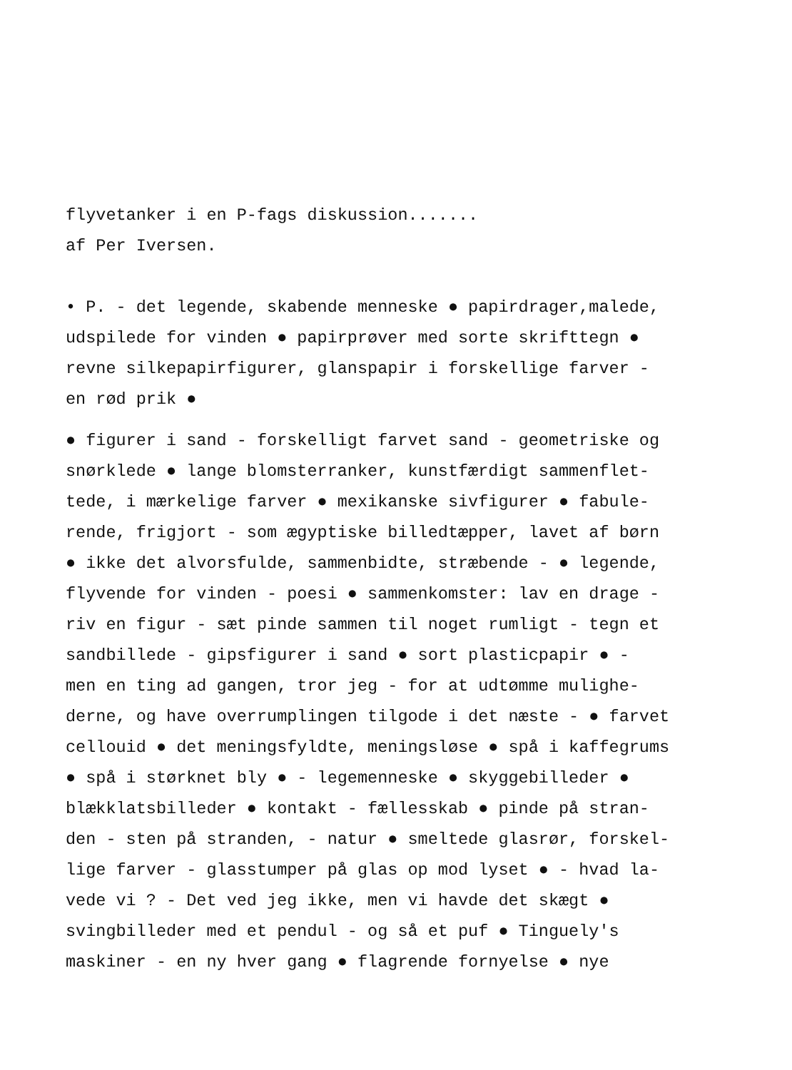flyvetanker i en P-fags diskussion.......
af Per Iversen.
• P. - det legende, skabende menneske ● papirdrager,malede,
udspilede for vinden ● papirprøver med sorte skrifttegn ●
revne silkepapirfigurer, glanspapir i forskellige farver -
en rød prik ●
● figurer i sand - forskelligt farvet sand - geometriske og
snørklede ● lange blomsterranker, kunstfærdigt sammenflet-
tede, i mærkelige farver ● mexikanske sivfigurer ● fabule-
rende, frigjort - som ægyptiske billedtæpper, lavet af børn
● ikke det alvorsfulde, sammenbidte, stræbende - ● legende,
flyvende for vinden - poesi ● sammenkomster: lav en drage -
riv en figur - sæt pinde sammen til noget rumligt - tegn et
sandbillede - gipsfigurer i sand ● sort plasticpapir ● -
men en ting ad gangen, tror jeg - for at udtømme mulighe-
derne, og have overrumplingen tilgode i det næste - ● farvet
cellouid ● det meningsfyldte, meningsløse ● spå i kaffegrums
● spå i størknet bly ● - legemenneske ● skyggebilleder ●
blækklatsbilleder ● kontakt - fællesskab ● pinde på stran-
den - sten på stranden, - natur ● smeltede glasrør, forskel-
lige farver - glasstumper på glas op mod lyset ● - hvad la-
vede vi ? - Det ved jeg ikke, men vi havde det skægt ●
svingbilleder med et pendul - og så et puf ● Tinguely's
maskiner - en ny hver gang ● flagrende fornyelse ● nye